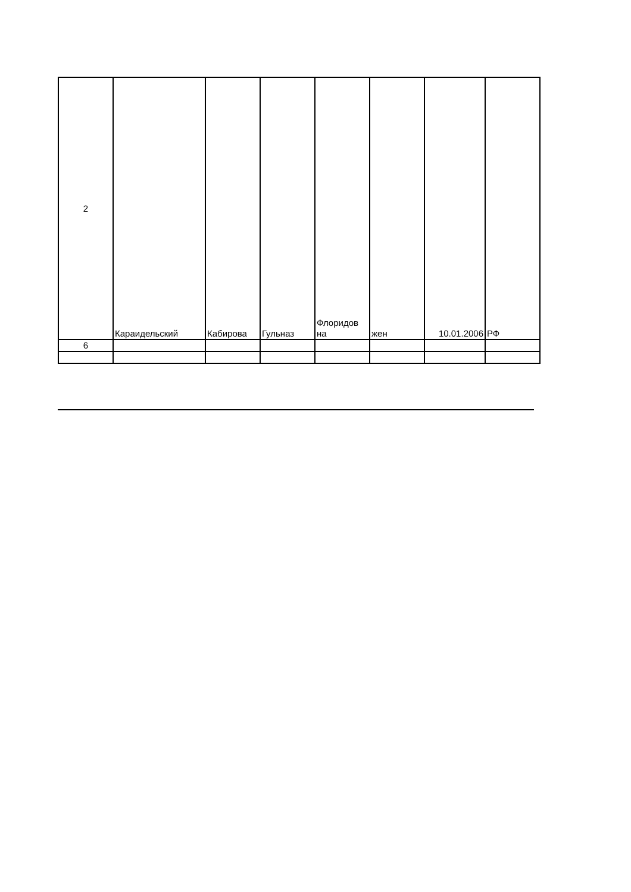| 2 | Караидельский | Кабирова | Гульназ | Флоридов на | жен | 10.01.2006 | РФ |
| 6 | | | | | | | |